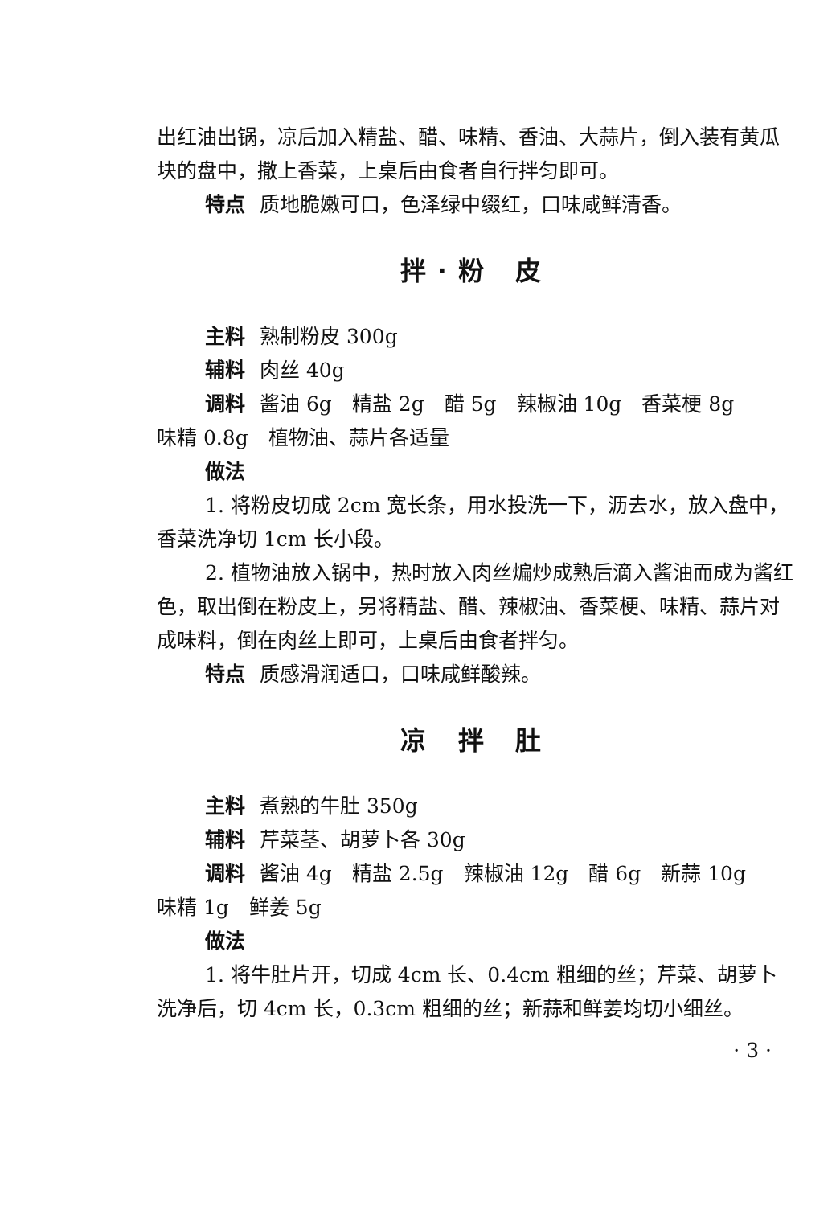出红油出锅，凉后加入精盐、醋、味精、香油、大蒜片，倒入装有黄瓜块的盘中，撒上香菜，上桌后由食者自行拌匀即可。
特点 质地脆嫩可口，色泽绿中缀红，口味咸鲜清香。
拌·粉 皮
主料 熟制粉皮 300g
辅料 肉丝 40g
调料 酱油 6g　精盐 2g　醋 5g　辣椒油 10g　香菜梗 8g
味精 0.8g　植物油、蒜片各适量
做法
1. 将粉皮切成 2cm 宽长条，用水投洗一下，沥去水，放入盘中，香菜洗净切 1cm 长小段。
2. 植物油放入锅中，热时放入肉丝煸炒成熟后滴入酱油而成为酱红色，取出倒在粉皮上，另将精盐、醋、辣椒油、香菜梗、味精、蒜片对成味料，倒在肉丝上即可，上桌后由食者拌匀。
特点 质感滑润适口，口味咸鲜酸辣。
凉 拌 肚
主料 煮熟的牛肚 350g
辅料 芹菜茎、胡萝卜各 30g
调料 酱油 4g　精盐 2.5g　辣椒油 12g　醋 6g　新蒜 10g
味精 1g　鲜姜 5g
做法
1. 将牛肚片开，切成 4cm 长、0.4cm 粗细的丝；芹菜、胡萝卜洗净后，切 4cm 长，0.3cm 粗细的丝；新蒜和鲜姜均切小细丝。
· 3 ·